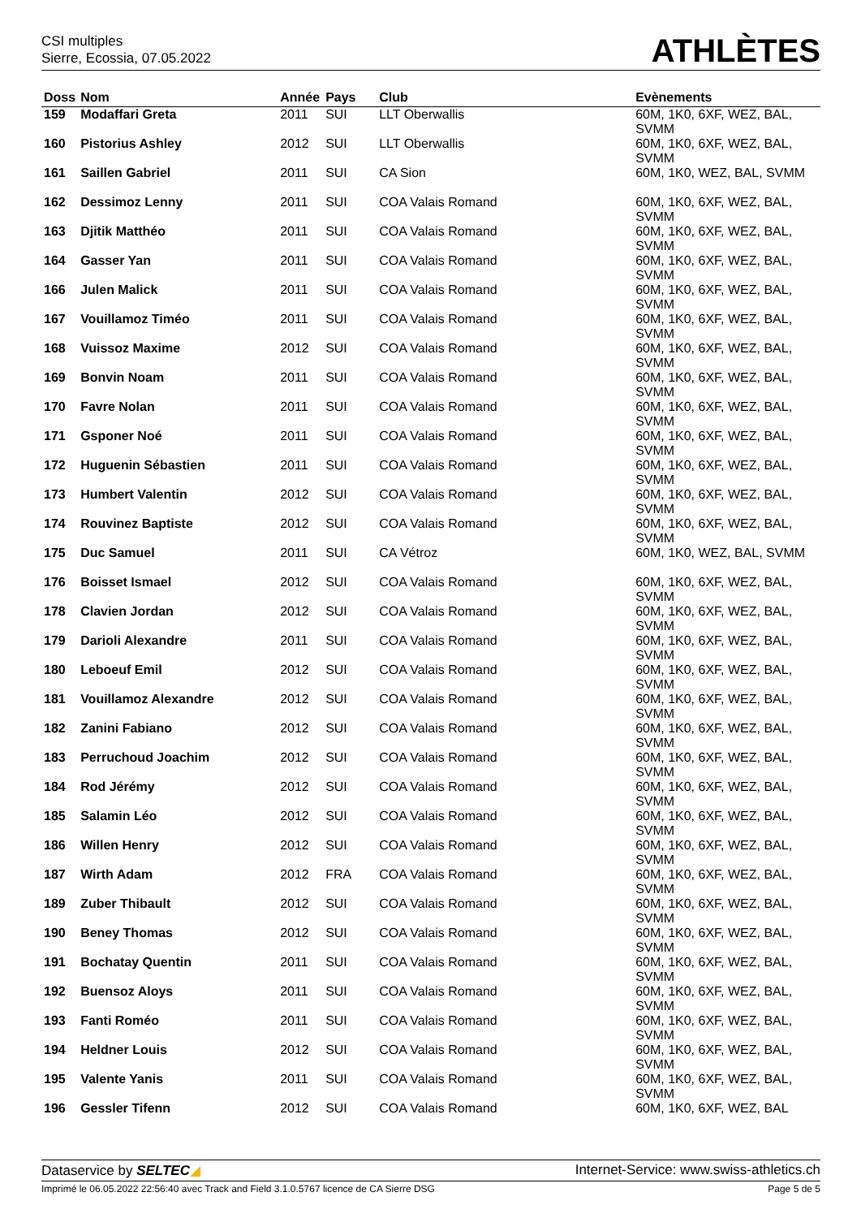CSI multiples
Sierre, Ecossia, 07.05.2022
ATHLÈTES
| Doss | Nom | Année | Pays | Club | Evènements |
| --- | --- | --- | --- | --- | --- |
| 159 | Modaffari Greta | 2011 | SUI | LLT Oberwallis | 60M, 1K0, 6XF, WEZ, BAL, SVMM |
| 160 | Pistorius Ashley | 2012 | SUI | LLT Oberwallis | 60M, 1K0, 6XF, WEZ, BAL, SVMM |
| 161 | Saillen Gabriel | 2011 | SUI | CA Sion | 60M, 1K0, WEZ, BAL, SVMM |
| 162 | Dessimoz Lenny | 2011 | SUI | COA Valais Romand | 60M, 1K0, 6XF, WEZ, BAL, SVMM |
| 163 | Djitik Matthéo | 2011 | SUI | COA Valais Romand | 60M, 1K0, 6XF, WEZ, BAL, SVMM |
| 164 | Gasser Yan | 2011 | SUI | COA Valais Romand | 60M, 1K0, 6XF, WEZ, BAL, SVMM |
| 166 | Julen Malick | 2011 | SUI | COA Valais Romand | 60M, 1K0, 6XF, WEZ, BAL, SVMM |
| 167 | Vouillamoz Timéo | 2011 | SUI | COA Valais Romand | 60M, 1K0, 6XF, WEZ, BAL, SVMM |
| 168 | Vuissoz Maxime | 2012 | SUI | COA Valais Romand | 60M, 1K0, 6XF, WEZ, BAL, SVMM |
| 169 | Bonvin Noam | 2011 | SUI | COA Valais Romand | 60M, 1K0, 6XF, WEZ, BAL, SVMM |
| 170 | Favre Nolan | 2011 | SUI | COA Valais Romand | 60M, 1K0, 6XF, WEZ, BAL, SVMM |
| 171 | Gsponer Noé | 2011 | SUI | COA Valais Romand | 60M, 1K0, 6XF, WEZ, BAL, SVMM |
| 172 | Huguenin Sébastien | 2011 | SUI | COA Valais Romand | 60M, 1K0, 6XF, WEZ, BAL, SVMM |
| 173 | Humbert Valentin | 2012 | SUI | COA Valais Romand | 60M, 1K0, 6XF, WEZ, BAL, SVMM |
| 174 | Rouvinez Baptiste | 2012 | SUI | COA Valais Romand | 60M, 1K0, 6XF, WEZ, BAL, SVMM |
| 175 | Duc Samuel | 2011 | SUI | CA Vétroz | 60M, 1K0, WEZ, BAL, SVMM |
| 176 | Boisset Ismael | 2012 | SUI | COA Valais Romand | 60M, 1K0, 6XF, WEZ, BAL, SVMM |
| 178 | Clavien Jordan | 2012 | SUI | COA Valais Romand | 60M, 1K0, 6XF, WEZ, BAL, SVMM |
| 179 | Darioli Alexandre | 2011 | SUI | COA Valais Romand | 60M, 1K0, 6XF, WEZ, BAL, SVMM |
| 180 | Leboeuf Emil | 2012 | SUI | COA Valais Romand | 60M, 1K0, 6XF, WEZ, BAL, SVMM |
| 181 | Vouillamoz Alexandre | 2012 | SUI | COA Valais Romand | 60M, 1K0, 6XF, WEZ, BAL, SVMM |
| 182 | Zanini Fabiano | 2012 | SUI | COA Valais Romand | 60M, 1K0, 6XF, WEZ, BAL, SVMM |
| 183 | Perruchoud Joachim | 2012 | SUI | COA Valais Romand | 60M, 1K0, 6XF, WEZ, BAL, SVMM |
| 184 | Rod Jérémy | 2012 | SUI | COA Valais Romand | 60M, 1K0, 6XF, WEZ, BAL, SVMM |
| 185 | Salamin Léo | 2012 | SUI | COA Valais Romand | 60M, 1K0, 6XF, WEZ, BAL, SVMM |
| 186 | Willen Henry | 2012 | SUI | COA Valais Romand | 60M, 1K0, 6XF, WEZ, BAL, SVMM |
| 187 | Wirth Adam | 2012 | FRA | COA Valais Romand | 60M, 1K0, 6XF, WEZ, BAL, SVMM |
| 189 | Zuber Thibault | 2012 | SUI | COA Valais Romand | 60M, 1K0, 6XF, WEZ, BAL, SVMM |
| 190 | Beney Thomas | 2012 | SUI | COA Valais Romand | 60M, 1K0, 6XF, WEZ, BAL, SVMM |
| 191 | Bochatay Quentin | 2011 | SUI | COA Valais Romand | 60M, 1K0, 6XF, WEZ, BAL, SVMM |
| 192 | Buensoz Aloys | 2011 | SUI | COA Valais Romand | 60M, 1K0, 6XF, WEZ, BAL, SVMM |
| 193 | Fanti Roméo | 2011 | SUI | COA Valais Romand | 60M, 1K0, 6XF, WEZ, BAL, SVMM |
| 194 | Heldner Louis | 2012 | SUI | COA Valais Romand | 60M, 1K0, 6XF, WEZ, BAL, SVMM |
| 195 | Valente Yanis | 2011 | SUI | COA Valais Romand | 60M, 1K0, 6XF, WEZ, BAL, SVMM |
| 196 | Gessler Tifenn | 2012 | SUI | COA Valais Romand | 60M, 1K0, 6XF, WEZ, BAL |
Dataservice by SELTEC◢ Internet-Service: www.swiss-athletics.ch
Imprimé le 06.05.2022 22:56:40 avec Track and Field 3.1.0.5767 licence de CA Sierre DSG Page 5 de 5